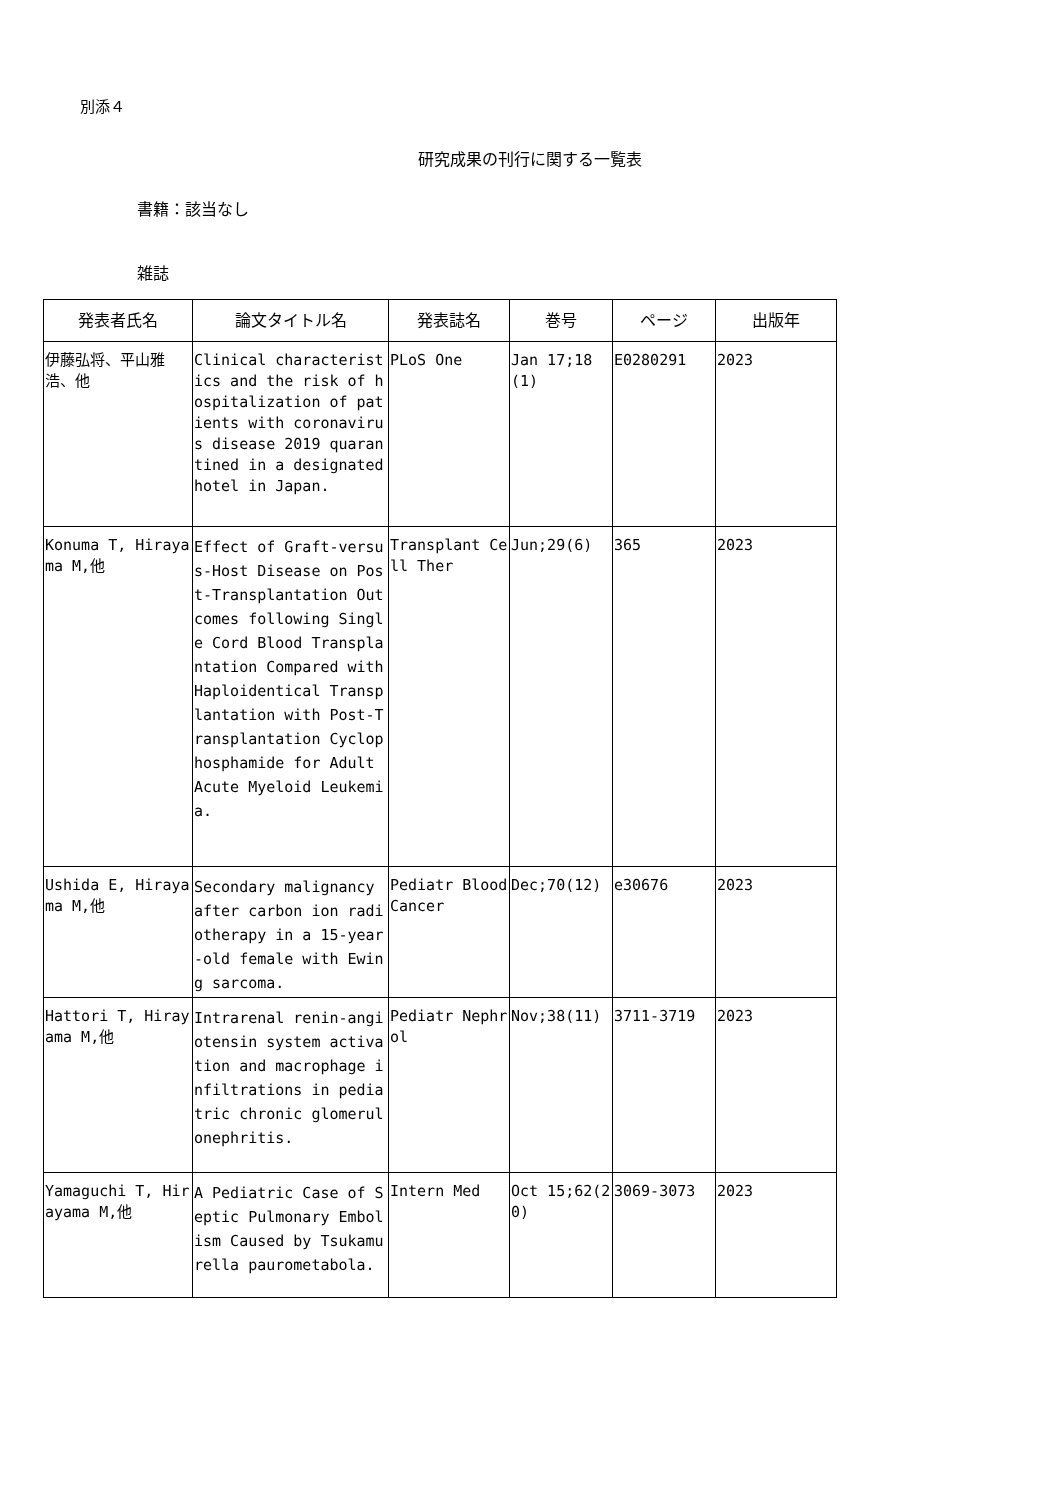別添４
研究成果の刊行に関する一覧表
書籍：該当なし
雑誌
| 発表者氏名 | 論文タイトル名 | 発表誌名 | 巻号 | ページ | 出版年 |
| --- | --- | --- | --- | --- | --- |
| 伊藤弘将、平山雅浩、他 | Clinical characteristics and the risk of hospitalization of patients with coronavirus disease 2019 quarantined in a designated hotel in Japan. | PLoS One | Jan 17;18(1) | E0280291 | 2023 |
| Konuma T, Hirayama M,他 | Effect of Graft-versus-Host Disease on Post-Transplantation Outcomes following Single Cord Blood Transplantation Compared with Haploidentical Transplantation with Post-Transplantation Cyclophosphamide for Adult Acute Myeloid Leukemia. | Transplant Cell Ther | Jun;29(6) | 365 | 2023 |
| Ushida E, Hirayama M,他 | Secondary malignancy after carbon ion radiotherapy in a 15-year-old female with Ewing sarcoma. | Pediatr Blood Cancer | Dec;70(12) | e30676 | 2023 |
| Hattori T, Hirayama M,他 | Intrarenal renin-angiotensin system activation and macrophage infiltrations in pediatric chronic glomerulonephritis. | Pediatr Nephrol | Nov;38(11) | 3711-3719 | 2023 |
| Yamaguchi T, Hirayama M,他 | A Pediatric Case of Septic Pulmonary Embolism Caused by Tsukamurella paurometabola. | Intern Med | Oct 15;62(20) | 3069-3073 | 2023 |